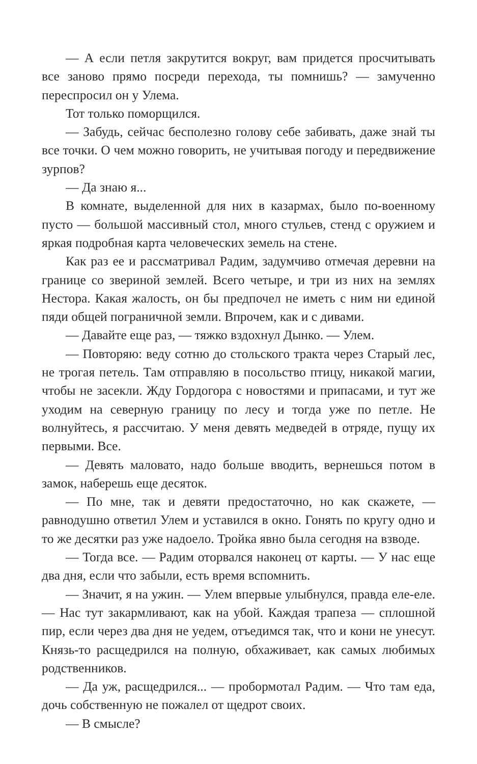— А если петля закрутится вокруг, вам придется просчитывать все заново прямо посреди перехода, ты помнишь? — замученно переспросил он у Улема.
Тот только поморщился.
— Забудь, сейчас бесполезно голову себе забивать, даже знай ты все точки. О чем можно говорить, не учитывая погоду и передвижение зурпов?
— Да знаю я...
В комнате, выделенной для них в казармах, было по-военному пусто — большой массивный стол, много стульев, стенд с оружием и яркая подробная карта человеческих земель на стене.
Как раз ее и рассматривал Радим, задумчиво отмечая деревни на границе со звериной землей. Всего четыре, и три из них на землях Нестора. Какая жалость, он бы предпочел не иметь с ним ни единой пяди общей пограничной земли. Впрочем, как и с дивами.
— Давайте еще раз, — тяжко вздохнул Дынко. — Улем.
— Повторяю: веду сотню до стольского тракта через Старый лес, не трогая петель. Там отправляю в посольство птицу, никакой магии, чтобы не засекли. Жду Гордогора с новостями и припасами, и тут же уходим на северную границу по лесу и тогда уже по петле. Не волнуйтесь, я рассчитаю. У меня девять медведей в отряде, пущу их первыми. Все.
— Девять маловато, надо больше вводить, вернешься потом в замок, наберешь еще десяток.
— По мне, так и девяти предостаточно, но как скажете, — равнодушно ответил Улем и уставился в окно. Гонять по кругу одно и то же десятки раз уже надоело. Тройка явно была сегодня на взводе.
— Тогда все. — Радим оторвался наконец от карты. — У нас еще два дня, если что забыли, есть время вспомнить.
— Значит, я на ужин. — Улем впервые улыбнулся, правда еле-еле. — Нас тут закармливают, как на убой. Каждая трапеза — сплошной пир, если через два дня не уедем, отъедимся так, что и кони не унесут. Князь-то расщедрился на полную, обхаживает, как самых любимых родственников.
— Да уж, расщедрился... — пробормотал Радим. — Что там еда, дочь собственную не пожалел от щедрот своих.
— В смысле?